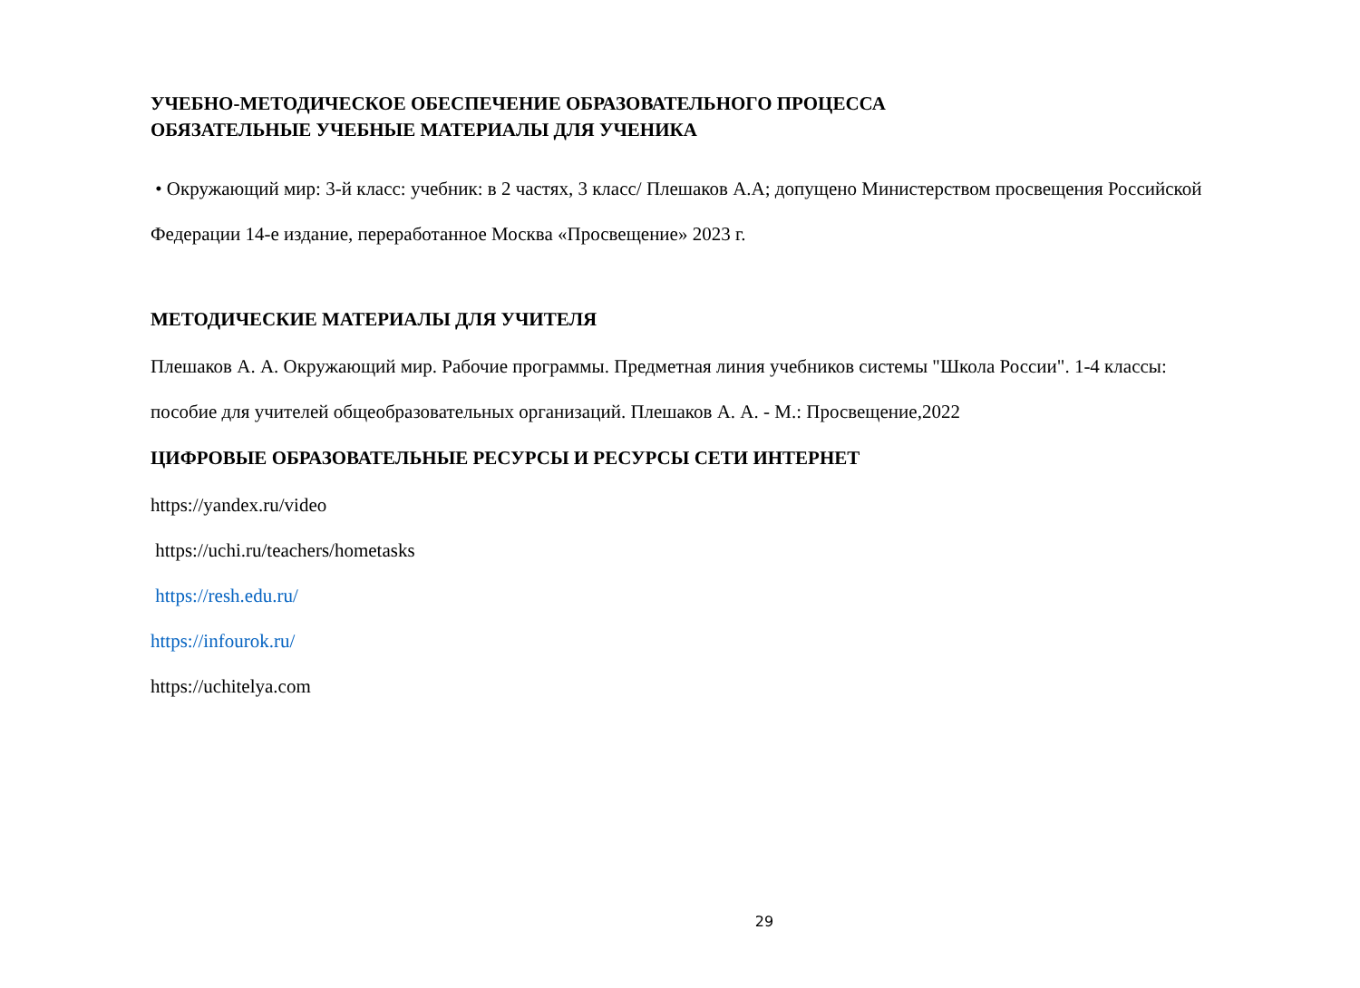УЧЕБНО-МЕТОДИЧЕСКОЕ ОБЕСПЕЧЕНИЕ ОБРАЗОВАТЕЛЬНОГО ПРОЦЕССА
ОБЯЗАТЕЛЬНЫЕ УЧЕБНЫЕ МАТЕРИАЛЫ ДЛЯ УЧЕНИКА
• Окружающий мир: 3-й класс: учебник: в 2 частях, 3 класс/ Плешаков А.А; допущено Министерством просвещения Российской
Федерации 14-е издание, переработанное Москва «Просвещение» 2023 г.
МЕТОДИЧЕСКИЕ МАТЕРИАЛЫ ДЛЯ УЧИТЕЛЯ
Плешаков А. А. Окружающий мир. Рабочие программы. Предметная линия учебников системы "Школа России". 1-4 классы:
пособие для учителей общеобразовательных организаций. Плешаков А. А. - М.: Просвещение,2022
ЦИФРОВЫЕ ОБРАЗОВАТЕЛЬНЫЕ РЕСУРСЫ И РЕСУРСЫ СЕТИ ИНТЕРНЕТ
https://yandex.ru/video
https://uchi.ru/teachers/hometasks
https://resh.edu.ru/
https://infourok.ru/
https://uchitelya.com
29